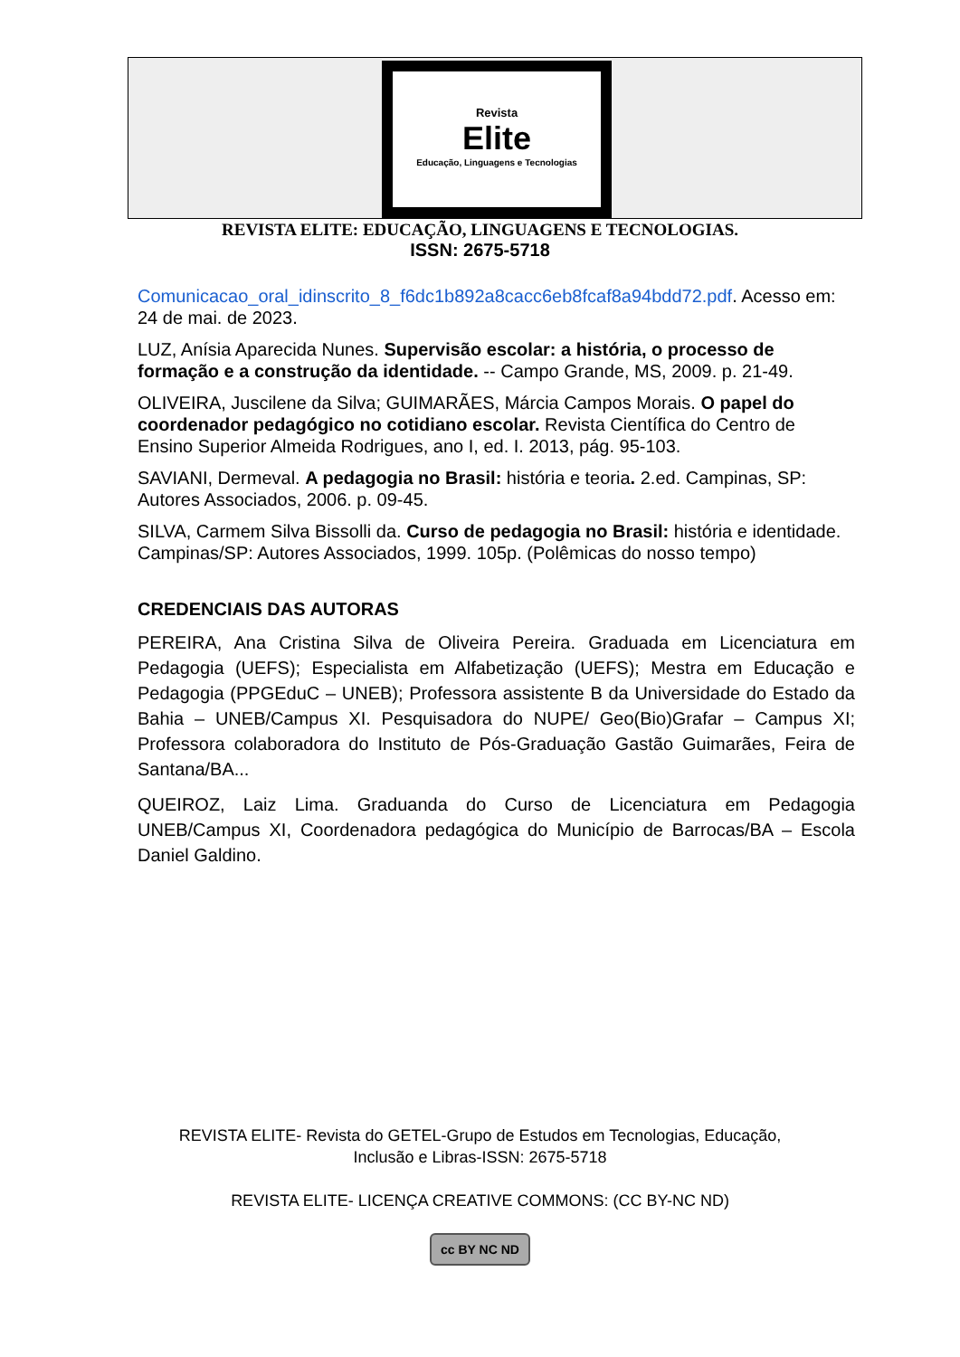Revista
Elite
Educação, Linguagens e Tecnologias
REVISTA ELITE: EDUCAÇÃO, LINGUAGENS E TECNOLOGIAS.
ISSN: 2675-5718
Comunicacao_oral_idinscrito_8_f6dc1b892a8cacc6eb8fcaf8a94bdd72.pdf. Acesso em: 24 de mai. de 2023.
LUZ, Anísia Aparecida Nunes. Supervisão escolar: a história, o processo de formação e a construção da identidade. -- Campo Grande, MS, 2009. p. 21-49.
OLIVEIRA, Juscilene da Silva; GUIMARÃES, Márcia Campos Morais. O papel do coordenador pedagógico no cotidiano escolar. Revista Científica do Centro de Ensino Superior Almeida Rodrigues, ano I, ed. I. 2013, pág. 95-103.
SAVIANI, Dermeval. A pedagogia no Brasil: história e teoria. 2.ed. Campinas, SP: Autores Associados, 2006. p. 09-45.
SILVA, Carmem Silva Bissolli da. Curso de pedagogia no Brasil: história e identidade. Campinas/SP: Autores Associados, 1999. 105p. (Polêmicas do nosso tempo)
CREDENCIAIS DAS AUTORAS
PEREIRA, Ana Cristina Silva de Oliveira Pereira. Graduada em Licenciatura em Pedagogia (UEFS); Especialista em Alfabetização (UEFS); Mestra em Educação e Pedagogia (PPGEduC – UNEB); Professora assistente B da Universidade do Estado da Bahia – UNEB/Campus XI. Pesquisadora do NUPE/ Geo(Bio)Grafar – Campus XI; Professora colaboradora do Instituto de Pós-Graduação Gastão Guimarães, Feira de Santana/BA...
QUEIROZ, Laiz Lima. Graduanda do Curso de Licenciatura em Pedagogia UNEB/Campus XI, Coordenadora pedagógica do Município de Barrocas/BA – Escola Daniel Galdino.
REVISTA ELITE- Revista do GETEL-Grupo de Estudos em Tecnologias, Educação,
Inclusão e Libras-ISSN: 2675-5718
REVISTA ELITE- LICENÇA CREATIVE COMMONS: (CC BY-NC ND)
cc BY NC ND